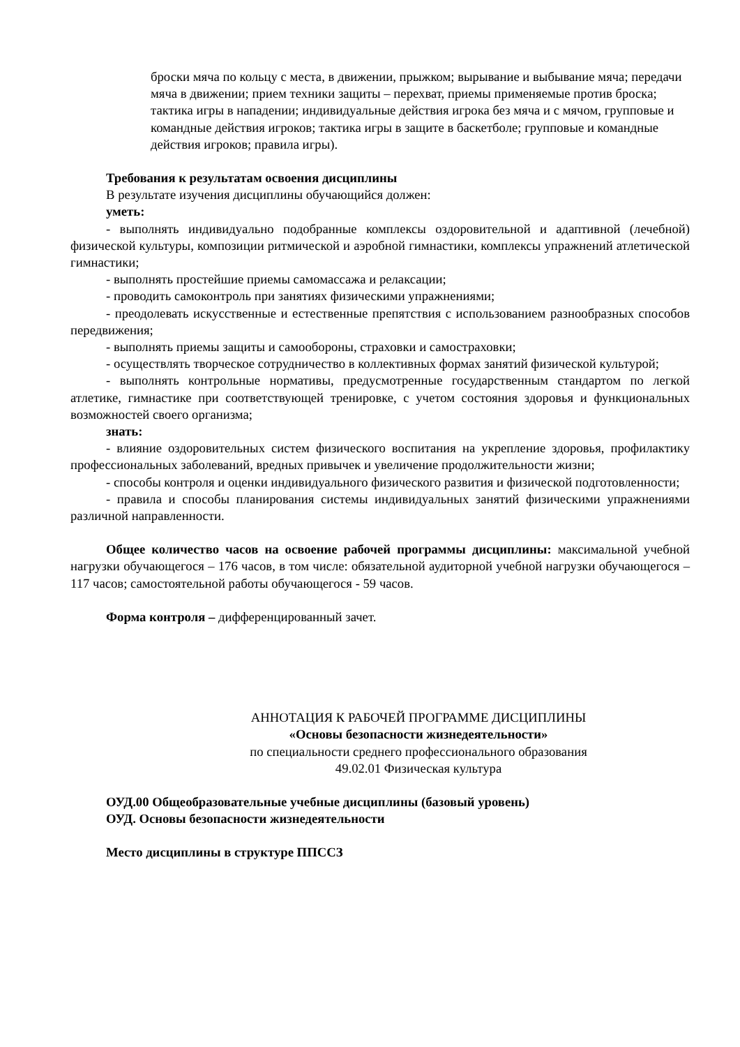броски мяча по кольцу с места, в движении, прыжком; вырывание и выбывание мяча; передачи мяча в движении; прием техники защиты – перехват, приемы применяемые против броска; тактика игры в нападении; индивидуальные действия игрока без мяча и с мячом, групповые и командные действия игроков; тактика игры в защите в баскетболе; групповые и командные действия игроков; правила игры).
Требования к результатам освоения дисциплины
В результате изучения дисциплины обучающийся должен:
уметь:
- выполнять индивидуально подобранные комплексы оздоровительной и адаптивной (лечебной) физической культуры, композиции ритмической и аэробной гимнастики, комплексы упражнений атлетической гимнастики;
- выполнять простейшие приемы самомассажа и релаксации;
- проводить самоконтроль при занятиях физическими упражнениями;
- преодолевать искусственные и естественные препятствия с использованием разнообразных способов передвижения;
- выполнять приемы защиты и самообороны, страховки и самостраховки;
- осуществлять творческое сотрудничество в коллективных формах занятий физической культурой;
- выполнять контрольные нормативы, предусмотренные государственным стандартом по легкой атлетике, гимнастике при соответствующей тренировке, с учетом состояния здоровья и функциональных возможностей своего организма;
знать:
- влияние оздоровительных систем физического воспитания на укрепление здоровья, профилактику профессиональных заболеваний, вредных привычек и увеличение продолжительности жизни;
- способы контроля и оценки индивидуального физического развития и физической подготовленности;
- правила и способы планирования системы индивидуальных занятий физическими упражнениями различной направленности.
Общее количество часов на освоение рабочей программы дисциплины: максимальной учебной нагрузки обучающегося – 176 часов, в том числе: обязательной аудиторной учебной нагрузки обучающегося – 117 часов; самостоятельной работы обучающегося - 59 часов.
Форма контроля – дифференцированный зачет.
АННОТАЦИЯ К РАБОЧЕЙ ПРОГРАММЕ ДИСЦИПЛИНЫ
«Основы безопасности жизнедеятельности»
по специальности среднего профессионального образования
49.02.01 Физическая культура
ОУД.00 Общеобразовательные учебные дисциплины (базовый уровень)
ОУД. Основы безопасности жизнедеятельности
Место дисциплины в структуре ППССЗ